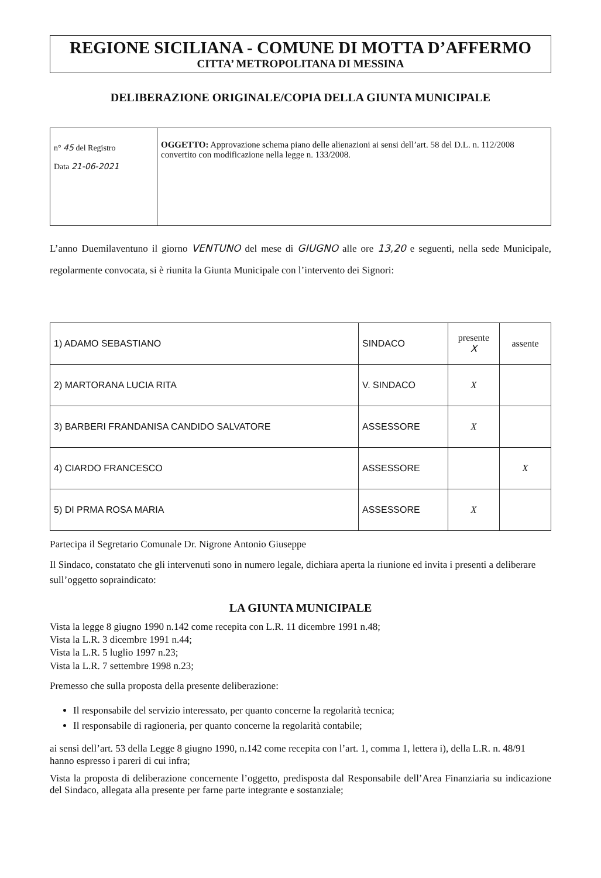REGIONE SICILIANA - COMUNE DI MOTTA D’AFFERMO
CITTA’ METROPOLITANA DI MESSINA
DELIBERAZIONE ORIGINALE/COPIA DELLA GIUNTA MUNICIPALE
| n° 45 del Registro Data 21-06-2021 | OGGETTO: Approvazione schema piano delle alienazioni ai sensi dell’art. 58 del D.L. n. 112/2008 convertito con modificazione nella legge n. 133/2008. |
L’anno Duemilaventuno il giorno VENTUNO del mese di GIUGNO alle ore 13,20 e seguenti, nella sede Municipale, regolarmente convocata, si è riunita la Giunta Municipale con l’intervento dei Signori:
| 1) ADAMO SEBASTIANO | SINDACO | presente X | assente |
| 2) MARTORANA LUCIA RITA | V. SINDACO | X | |
| 3) BARBERI FRANDANISA CANDIDO SALVATORE | ASSESSORE | X | |
| 4) CIARDO FRANCESCO | ASSESSORE | | X |
| 5) DI PRMA ROSA MARIA | ASSESSORE | X | |
Partecipa il Segretario Comunale Dr. Nigrone Antonio Giuseppe
Il Sindaco, constatato che gli intervenuti sono in numero legale, dichiara aperta la riunione ed invita i presenti a deliberare sull’oggetto sopraindicato:
LA GIUNTA MUNICIPALE
Vista la legge 8 giugno 1990 n.142 come recepita con L.R. 11 dicembre 1991 n.48;
Vista la L.R. 3 dicembre 1991 n.44;
Vista la L.R. 5 luglio 1997 n.23;
Vista la L.R. 7 settembre 1998 n.23;
Premesso che sulla proposta della presente deliberazione:
Il responsabile del servizio interessato, per quanto concerne la regolarità tecnica;
Il responsabile di ragioneria, per quanto concerne la regolarità contabile;
ai sensi dell’art. 53 della Legge 8 giugno 1990, n.142 come recepita con l’art. 1, comma 1, lettera i), della L.R. n. 48/91 hanno espresso i pareri di cui infra;
Vista la proposta di deliberazione concernente l’oggetto, predisposta dal Responsabile dell’Area Finanziaria su indicazione del Sindaco, allegata alla presente per farne parte integrante e sostanziale;